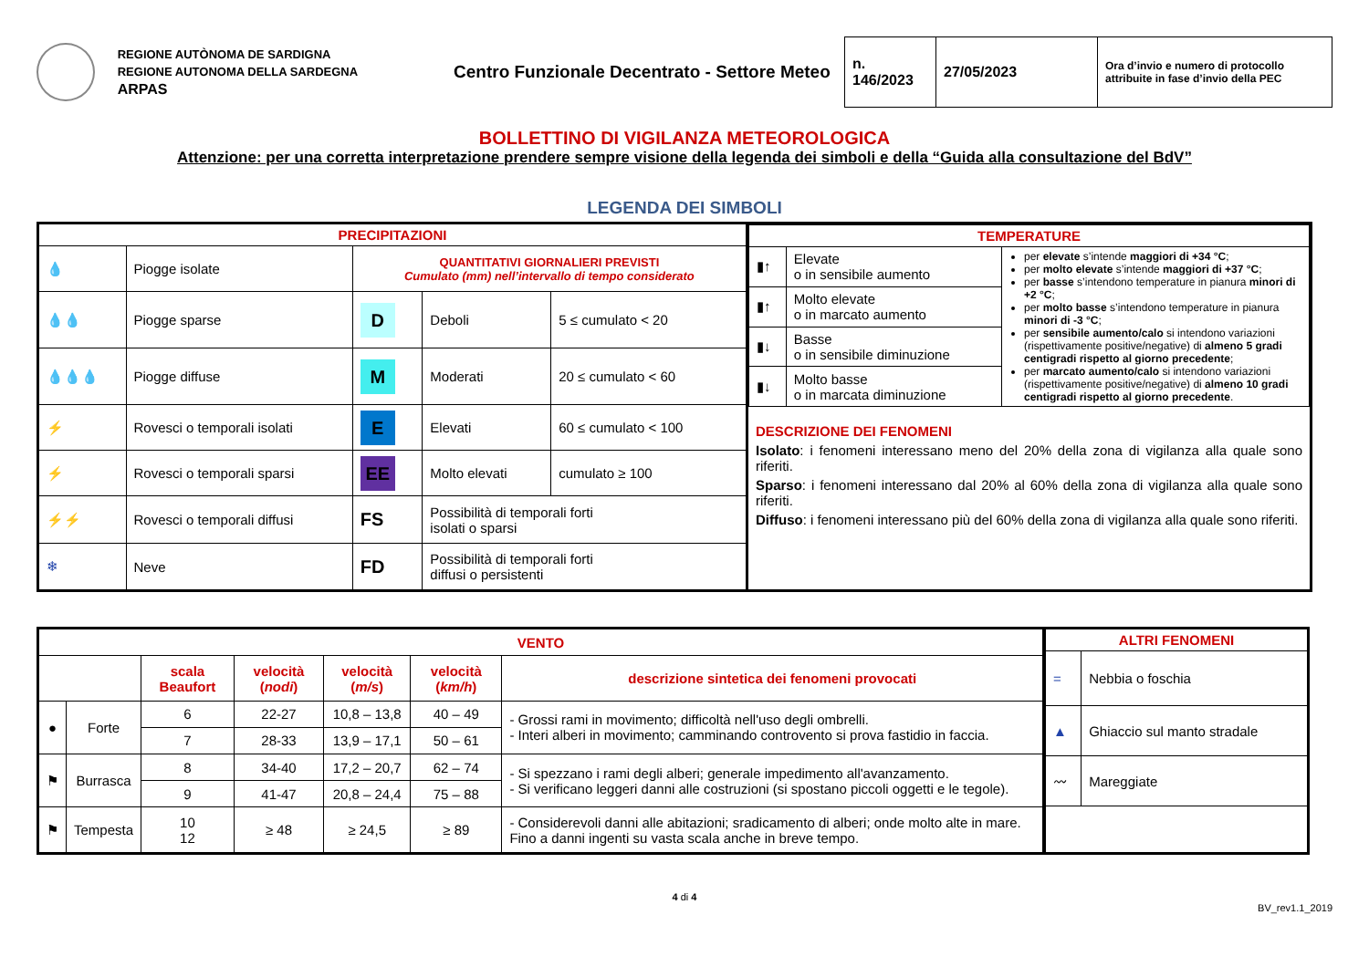REGIONE AUTÒNOMA DE SARDIGNA
REGIONE AUTONOMA DELLA SARDEGNA
ARPAS
Centro Funzionale Decentrato - Settore Meteo
| n. 146/2023 | 27/05/2023 | Ora d’invio e numero di protocollo attribuite in fase d’invio della PEC |
BOLLETTINO DI VIGILANZA METEOROLOGICA
Attenzione: per una corretta interpretazione prendere sempre visione della legenda dei simboli e della “Guida alla consultazione del BdV”
LEGENDA DEI SIMBOLI
| PRECIPITAZIONI | | | | |
| --- | --- | --- | --- | --- |
| 💧 | Piogge isolate | QUANTITATIVI GIORNALIERI PREVISTI Cumulato (mm) nell’intervallo di tempo considerato | | |
| 💧💧 | Piogge sparse | D | Deboli | 5 ≤ cumulato < 20 |
| 💧💧💧 | Piogge diffuse | M | Moderati | 20 ≤ cumulato < 60 |
| ⚡ | Rovesci o temporali isolati | E | Elevati | 60 ≤ cumulato < 100 |
| ⚡ | Rovesci o temporali sparsi | EE | Molto elevati | cumulato ≥ 100 |
| ⚡⚡ | Rovesci o temporali diffusi | FS | Possibilità di temporali forti isolati o sparsi | |
| ❄ | Neve | FD | Possibilità di temporali forti diffusi o persistenti | |
| TEMPERATURE | | |
| --- | --- | --- |
| ▮↑ | Elevate o in sensibile aumento | per elevate s’intende maggiori di +34 °C ; per molto elevate s’intende maggiori di +37 °C ; per basse s’intendono temperature in pianura minori di +2 °C ; per molto basse s’intendono temperature in pianura minori di -3 °C ; per sensibile aumento/calo si intendono variazioni (rispettivamente positive/negative) di almeno 5 gradi centigradi rispetto al giorno precedente ; per marcato aumento/calo si intendono variazioni (rispettivamente positive/negative) di almeno 10 gradi centigradi rispetto al giorno precedente . |
| ▮↑ | Molto elevate o in marcato aumento | |
| ▮↓ | Basse o in sensibile diminuzione | |
| ▮↓ | Molto basse o in marcata diminuzione | |
DESCRIZIONE DEI FENOMENI
Isolato: i fenomeni interessano meno del 20% della zona di vigilanza alla quale sono riferiti.
Sparso: i fenomeni interessano dal 20% al 60% della zona di vigilanza alla quale sono riferiti.
Diffuso: i fenomeni interessano più del 60% della zona di vigilanza alla quale sono riferiti.
| VENTO | | | | | | |
| --- | --- | --- | --- | --- | --- | --- |
| | | scala Beaufort | velocità ( nodi ) | velocità ( m/s ) | velocità ( km/h ) | descrizione sintetica dei fenomeni provocati |
| ● | Forte | 6 | 22-27 | 10,8 – 13,8 | 40 – 49 | - Grossi rami in movimento; difficoltà nell'uso degli ombrelli. - Interi alberi in movimento; camminando controvento si prova fastidio in faccia. |
| | | 7 | 28-33 | 13,9 – 17,1 | 50 – 61 | |
| ⚑ | Burrasca | 8 | 34-40 | 17,2 – 20,7 | 62 – 74 | - Si spezzano i rami degli alberi; generale impedimento all'avanzamento. - Si verificano leggeri danni alle costruzioni (si spostano piccoli oggetti e le tegole). |
| | | 9 | 41-47 | 20,8 – 24,4 | 75 – 88 | |
| ⚑ | Tempesta | 10 12 | ≥ 48 | ≥ 24,5 | ≥ 89 | - Considerevoli danni alle abitazioni; sradicamento di alberi; onde molto alte in mare. Fino a danni ingenti su vasta scala anche in breve tempo. |
| ALTRI FENOMENI | |
| --- | --- |
| = | Nebbia o foschia |
| ▲ | Ghiaccio sul manto stradale |
| 〰 | Mareggiate |
4 di 4
BV_rev1.1_2019